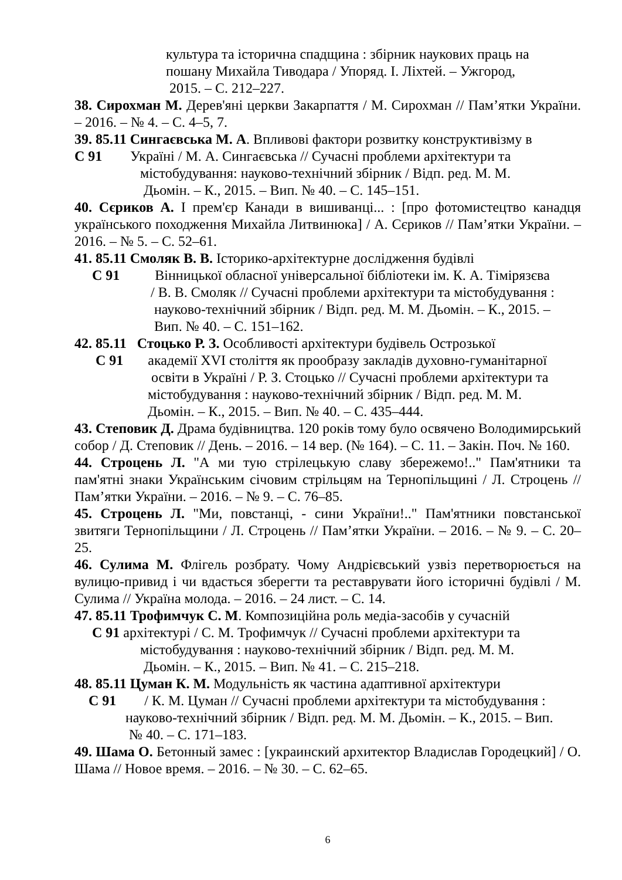культура та історична спадщина : збірник наукових праць на
пошану Михайла Тиводара / Упоряд. І. Ліхтей. – Ужгород,
2015. – С. 212–227.
38. Сирохман М. Дерев'яні церкви Закарпаття / М. Сирохман // Пам’ятки України. – 2016. – № 4. – С. 4–5, 7.
39. 85.11 Сингаєвська М. А. Впливові фактори розвитку конструктивізму в
С 91 Україні / М. А. Сингаєвська // Сучасні проблеми архітектури та
містобудування: науково-технічний збірник / Відп. ред. М. М.
Дьомін. – К., 2015. – Вип. № 40. – С. 145–151.
40. Сєриков А. І прем'єр Канади в вишиванці... : [про фотомистецтво канадця українського походження Михайла Литвинюка] / А. Сєриков // Пам’ятки України. – 2016. – № 5. – С. 52–61.
41. 85.11 Смоляк В. В. Історико-архітектурне дослідження будівлі
С 91 Вінницької обласної універсальної бібліотеки ім. К. А. Тімірязєва
/ В. В. Смоляк // Сучасні проблеми архітектури та містобудування :
науково-технічний збірник / Відп. ред. М. М. Дьомін. – К., 2015. –
Вип. № 40. – С. 151–162.
42. 85.11 Стоцько Р. З. Особливості архітектури будівель Острозької
С 91 академії XVI століття як прообразу закладів духовно-гуманітарної
освіти в Україні / Р. З. Стоцько // Сучасні проблеми архітектури та
містобудування : науково-технічний збірник / Відп. ред. М. М.
Дьомін. – К., 2015. – Вип. № 40. – С. 435–444.
43. Степовик Д. Драма будівництва. 120 років тому було освячено Володимирський собор / Д. Степовик // День. – 2016. – 14 вер. (№ 164). – С. 11. – Закін. Поч. № 160.
44. Строцень Л. "А ми тую стрілецькую славу збережемо!.." Пам'ятники та пам'ятні знаки Українським січовим стрільцям на Тернопільщині / Л. Строцень // Пам’ятки України. – 2016. – № 9. – С. 76–85.
45. Строцень Л. "Ми, повстанці, - сини України!.." Пам'ятники повстанської звитяги Тернопільщини / Л. Строцень // Пам’ятки України. – 2016. – № 9. – С. 20–25.
46. Сулима М. Флігель розбрату. Чому Андрієвський узвіз перетворюється на вулицю-привид і чи вдасться зберегти та реставрувати його історичні будівлі / М. Сулима // Україна молода. – 2016. – 24 лист. – С. 14.
47. 85.11 Трофимчук С. М. Композиційна роль медіа-засобів у сучасній
С 91 архітектурі / С. М. Трофимчук // Сучасні проблеми архітектури та
містобудування : науково-технічний збірник / Відп. ред. М. М.
Дьомін. – К., 2015. – Вип. № 41. – С. 215–218.
48. 85.11 Цуман К. М. Модульність як частина адаптивної архітектури
С 91 / К. М. Цуман // Сучасні проблеми архітектури та містобудування :
науково-технічний збірник / Відп. ред. М. М. Дьомін. – К., 2015. – Вип.
№ 40. – С. 171–183.
49. Шама О. Бетонный замес : [украинский архитектор Владислав Городецкий] / О. Шама // Новое время. – 2016. – № 30. – С. 62–65.
6